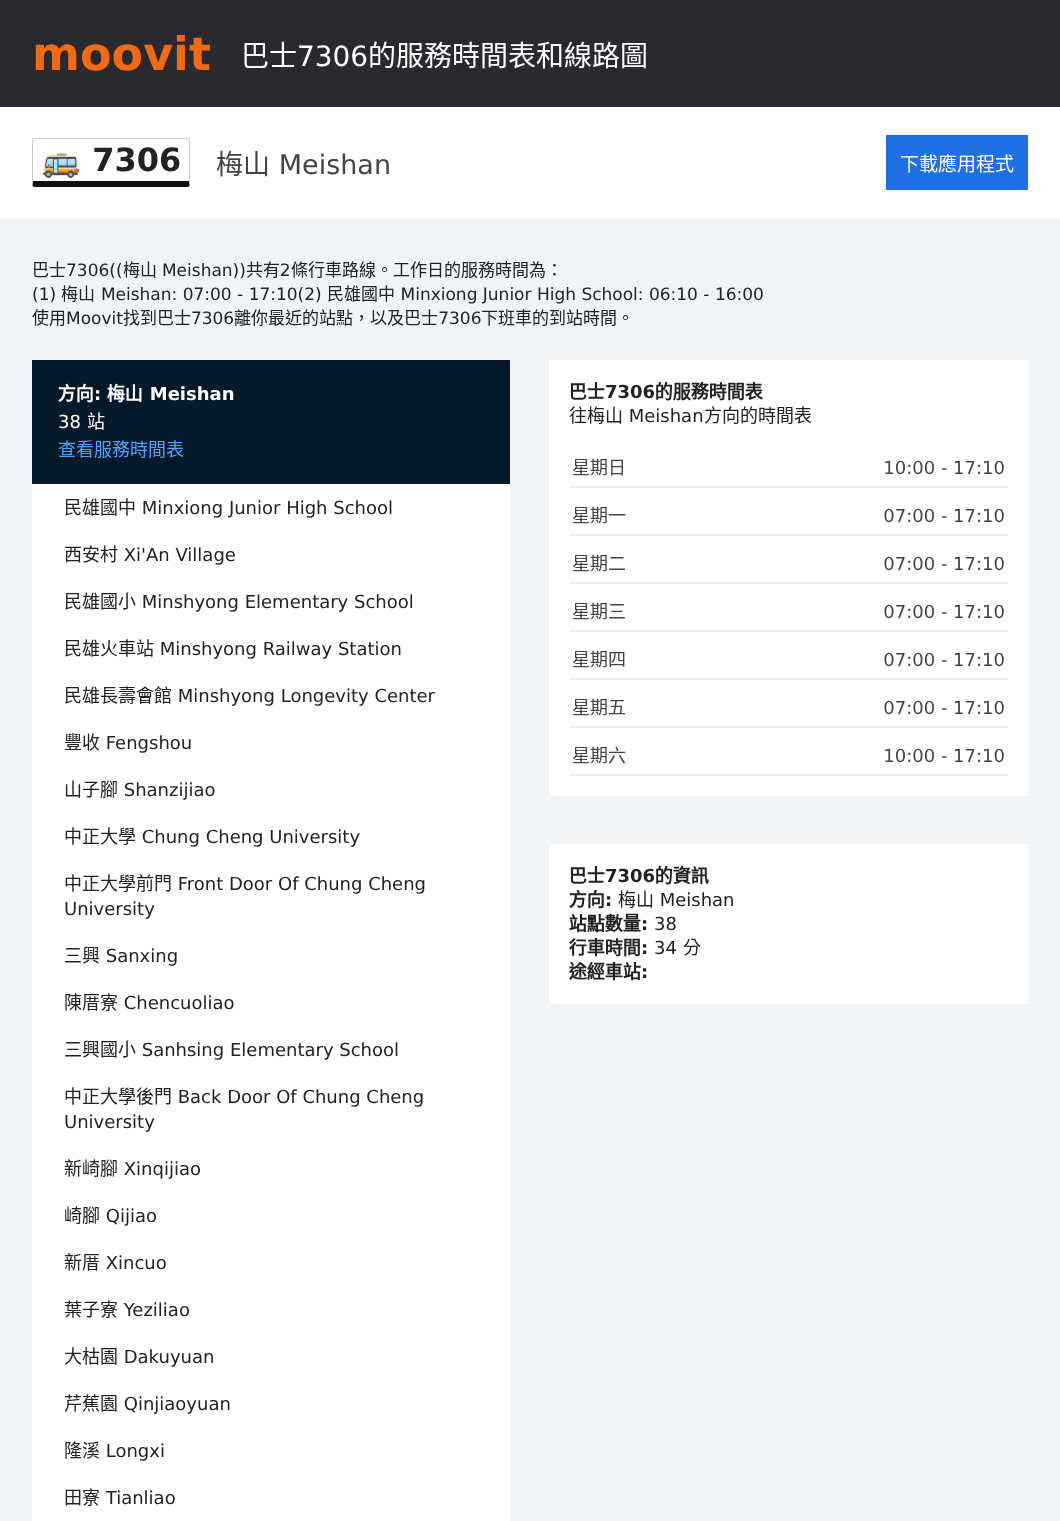moovit
巴士7306的服務時間表和線路圖
🚌 7306 梅山 Meishan 下載應用程式
巴士7306((梅山 Meishan))共有2條行車路線。工作日的服務時間為：
(1) 梅山 Meishan: 07:00 - 17:10(2) 民雄國中 Minxiong Junior High School: 06:10 - 16:00
使用Moovit找到巴士7306離你最近的站點，以及巴士7306下班車的到站時間。
方向: 梅山 Meishan
38 站
查看服務時間表
民雄國中 Minxiong Junior High School
西安村 Xi'An Village
民雄國小 Minshyong Elementary School
民雄火車站 Minshyong Railway Station
民雄長壽會館 Minshyong Longevity Center
豐收 Fengshou
山子腳 Shanzijiao
中正大學 Chung Cheng University
中正大學前門 Front Door Of Chung Cheng University
三興 Sanxing
陳厝寮 Chencuoliao
三興國小 Sanhsing Elementary School
中正大學後門 Back Door Of Chung Cheng University
新崎腳 Xinqijiao
崎腳 Qijiao
新厝 Xincuo
葉子寮 Yeziliao
大枯園 Dakuyuan
芹蕉園 Qinjiaoyuan
隆溪 Longxi
田寮 Tianliao
巴士7306的服務時間表
往梅山 Meishan方向的時間表
| 星期日 | 10:00 - 17:10 |
| 星期一 | 07:00 - 17:10 |
| 星期二 | 07:00 - 17:10 |
| 星期三 | 07:00 - 17:10 |
| 星期四 | 07:00 - 17:10 |
| 星期五 | 07:00 - 17:10 |
| 星期六 | 10:00 - 17:10 |
巴士7306的資訊
方向: 梅山 Meishan
站點數量: 38
行車時間: 34 分
途經車站: